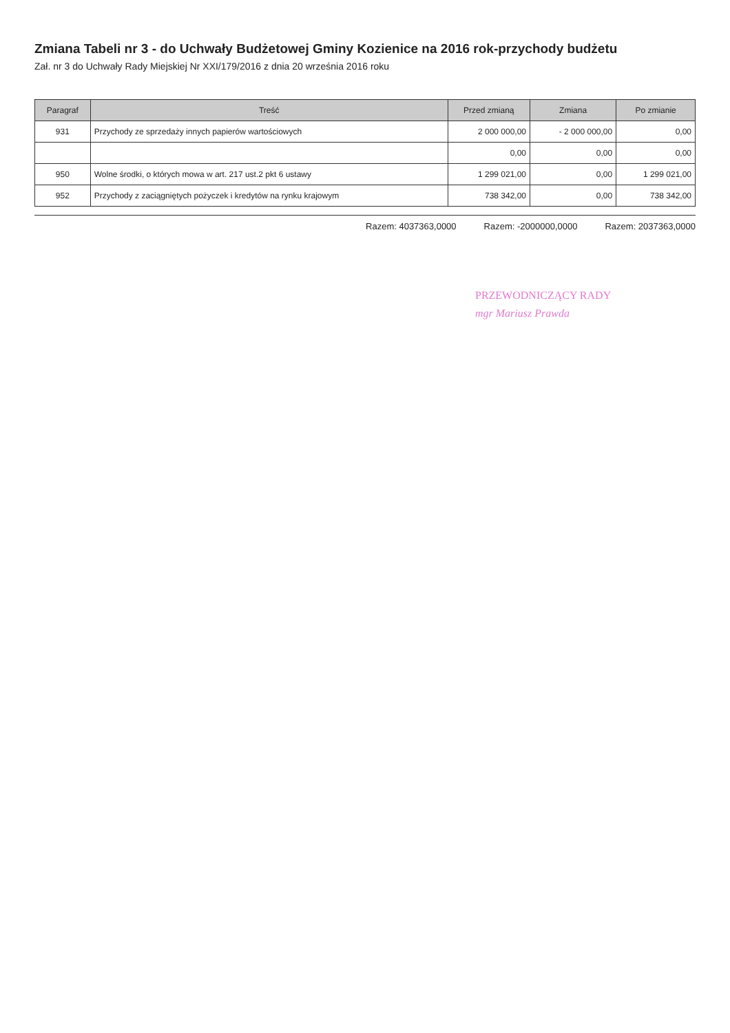Zmiana Tabeli nr 3 - do Uchwały Budżetowej Gminy Kozienice na 2016 rok-przychody budżetu
Zał. nr 3 do Uchwały Rady Miejskiej Nr XXI/179/2016 z dnia 20 września 2016 roku
| Paragraf | Treść | Przed zmianą | Zmiana | Po zmianie |
| --- | --- | --- | --- | --- |
| 931 | Przychody ze sprzedaży innych papierów wartościowych | 2 000 000,00 | - 2 000 000,00 | 0,00 |
| | | 0,00 | 0,00 | 0,00 |
| 950 | Wolne środki, o których mowa w art. 217 ust.2 pkt 6 ustawy | 1 299 021,00 | 0,00 | 1 299 021,00 |
| 952 | Przychody z zaciągniętych pożyczek i kredytów na rynku krajowym | 738 342,00 | 0,00 | 738 342,00 |
Razem: 4037363,0000 Razem: -2000000,0000 Razem: 2037363,0000
PRZEWODNICZĄCY RADY
mgr Mariusz Prawda